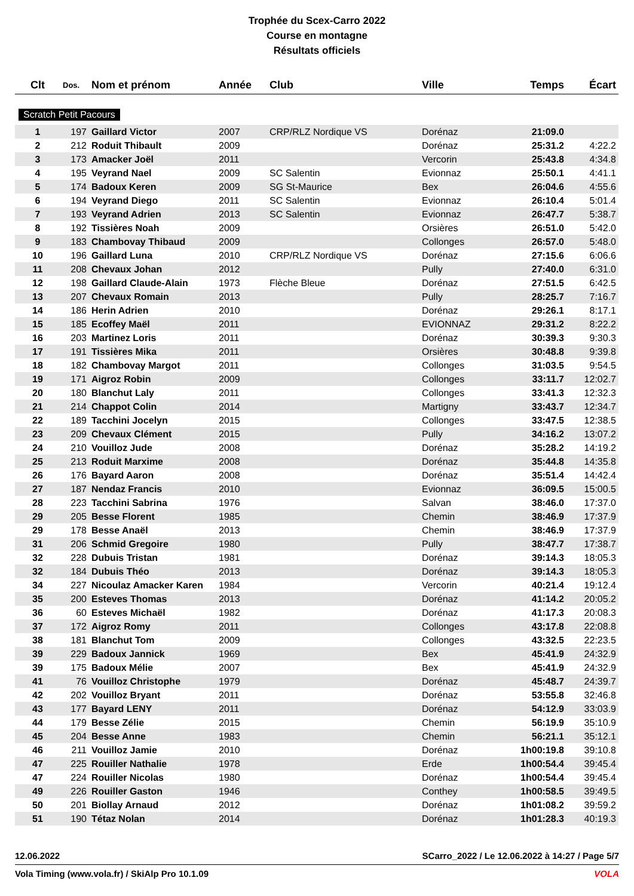Trophée du Scex-Carro 2022
Course en montagne
Résultats officiels
| Clt | Dos. | Nom et prénom | Année | Club | Ville | Temps | Écart |
| --- | --- | --- | --- | --- | --- | --- | --- |
| Scratch Petit Pacours | | | | | | | |
| 1 | 197 | Gaillard Victor | 2007 | CRP/RLZ Nordique VS | Dorénaz | 21:09.0 | |
| 2 | 212 | Roduit Thibault | 2009 | | Dorénaz | 25:31.2 | 4:22.2 |
| 3 | 173 | Amacker Joël | 2011 | | Vercorin | 25:43.8 | 4:34.8 |
| 4 | 195 | Veyrand Nael | 2009 | SC Salentin | Evionnaz | 25:50.1 | 4:41.1 |
| 5 | 174 | Badoux Keren | 2009 | SG St-Maurice | Bex | 26:04.6 | 4:55.6 |
| 6 | 194 | Veyrand Diego | 2011 | SC Salentin | Evionnaz | 26:10.4 | 5:01.4 |
| 7 | 193 | Veyrand Adrien | 2013 | SC Salentin | Evionnaz | 26:47.7 | 5:38.7 |
| 8 | 192 | Tissières Noah | 2009 | | Orsières | 26:51.0 | 5:42.0 |
| 9 | 183 | Chambovay Thibaud | 2009 | | Collonges | 26:57.0 | 5:48.0 |
| 10 | 196 | Gaillard Luna | 2010 | CRP/RLZ Nordique VS | Dorénaz | 27:15.6 | 6:06.6 |
| 11 | 208 | Chevaux Johan | 2012 | | Pully | 27:40.0 | 6:31.0 |
| 12 | 198 | Gaillard Claude-Alain | 1973 | Flèche Bleue | Dorénaz | 27:51.5 | 6:42.5 |
| 13 | 207 | Chevaux Romain | 2013 | | Pully | 28:25.7 | 7:16.7 |
| 14 | 186 | Herin Adrien | 2010 | | Dorénaz | 29:26.1 | 8:17.1 |
| 15 | 185 | Ecoffey Maël | 2011 | | EVIONNAZ | 29:31.2 | 8:22.2 |
| 16 | 203 | Martinez Loris | 2011 | | Dorénaz | 30:39.3 | 9:30.3 |
| 17 | 191 | Tissières Mika | 2011 | | Orsières | 30:48.8 | 9:39.8 |
| 18 | 182 | Chambovay Margot | 2011 | | Collonges | 31:03.5 | 9:54.5 |
| 19 | 171 | Aigroz Robin | 2009 | | Collonges | 33:11.7 | 12:02.7 |
| 20 | 180 | Blanchut Laly | 2011 | | Collonges | 33:41.3 | 12:32.3 |
| 21 | 214 | Chappot Colin | 2014 | | Martigny | 33:43.7 | 12:34.7 |
| 22 | 189 | Tacchini Jocelyn | 2015 | | Collonges | 33:47.5 | 12:38.5 |
| 23 | 209 | Chevaux Clément | 2015 | | Pully | 34:16.2 | 13:07.2 |
| 24 | 210 | Vouilloz Jude | 2008 | | Dorénaz | 35:28.2 | 14:19.2 |
| 25 | 213 | Roduit Marxime | 2008 | | Dorénaz | 35:44.8 | 14:35.8 |
| 26 | 176 | Bayard Aaron | 2008 | | Dorénaz | 35:51.4 | 14:42.4 |
| 27 | 187 | Nendaz Francis | 2010 | | Evionnaz | 36:09.5 | 15:00.5 |
| 28 | 223 | Tacchini Sabrina | 1976 | | Salvan | 38:46.0 | 17:37.0 |
| 29 | 205 | Besse Florent | 1985 | | Chemin | 38:46.9 | 17:37.9 |
| 29 | 178 | Besse Anaël | 2013 | | Chemin | 38:46.9 | 17:37.9 |
| 31 | 206 | Schmid Gregoire | 1980 | | Pully | 38:47.7 | 17:38.7 |
| 32 | 228 | Dubuis Tristan | 1981 | | Dorénaz | 39:14.3 | 18:05.3 |
| 32 | 184 | Dubuis Théo | 2013 | | Dorénaz | 39:14.3 | 18:05.3 |
| 34 | 227 | Nicoulaz Amacker Karen | 1984 | | Vercorin | 40:21.4 | 19:12.4 |
| 35 | 200 | Esteves Thomas | 2013 | | Dorénaz | 41:14.2 | 20:05.2 |
| 36 | 60 | Esteves Michaël | 1982 | | Dorénaz | 41:17.3 | 20:08.3 |
| 37 | 172 | Aigroz Romy | 2011 | | Collonges | 43:17.8 | 22:08.8 |
| 38 | 181 | Blanchut Tom | 2009 | | Collonges | 43:32.5 | 22:23.5 |
| 39 | 229 | Badoux Jannick | 1969 | | Bex | 45:41.9 | 24:32.9 |
| 39 | 175 | Badoux Mélie | 2007 | | Bex | 45:41.9 | 24:32.9 |
| 41 | 76 | Vouilloz Christophe | 1979 | | Dorénaz | 45:48.7 | 24:39.7 |
| 42 | 202 | Vouilloz Bryant | 2011 | | Dorénaz | 53:55.8 | 32:46.8 |
| 43 | 177 | Bayard LENY | 2011 | | Dorénaz | 54:12.9 | 33:03.9 |
| 44 | 179 | Besse Zélie | 2015 | | Chemin | 56:19.9 | 35:10.9 |
| 45 | 204 | Besse Anne | 1983 | | Chemin | 56:21.1 | 35:12.1 |
| 46 | 211 | Vouilloz Jamie | 2010 | | Dorénaz | 1h00:19.8 | 39:10.8 |
| 47 | 225 | Rouiller Nathalie | 1978 | | Erde | 1h00:54.4 | 39:45.4 |
| 47 | 224 | Rouiller Nicolas | 1980 | | Dorénaz | 1h00:54.4 | 39:45.4 |
| 49 | 226 | Rouiller Gaston | 1946 | | Conthey | 1h00:58.5 | 39:49.5 |
| 50 | 201 | Biollay Arnaud | 2012 | | Dorénaz | 1h01:08.2 | 39:59.2 |
| 51 | 190 | Tétaz Nolan | 2014 | | Dorénaz | 1h01:28.3 | 40:19.3 |
12.06.2022 SCarro_2022 / Le 12.06.2022 à 14:27 / Page 5/7
Vola Timing (www.vola.fr) / SkiAlp Pro 10.1.09 VOLA